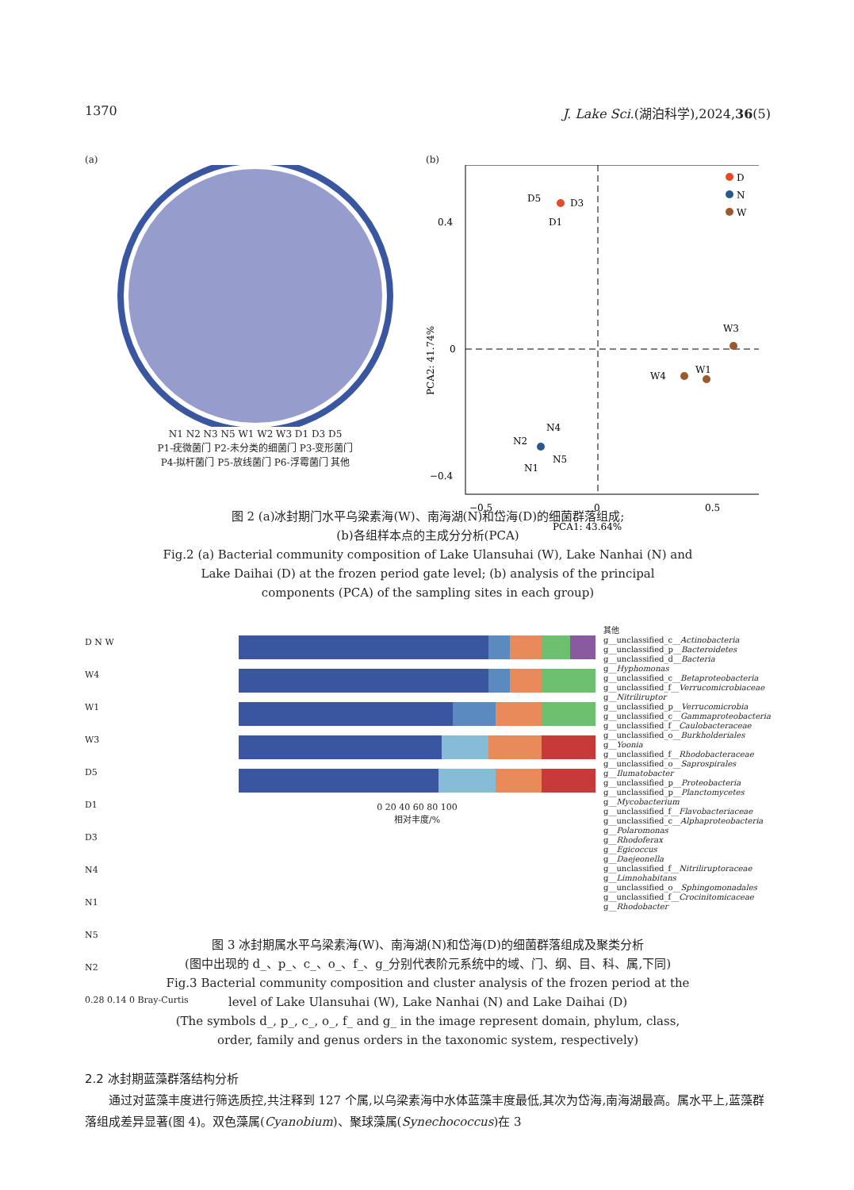1370 J. Lake Sci.(湖泊科学),2024,36(5)
(a)
N1 N2 N3 N5 W1 W2 W3 D1 D3 D5
P1-疣微菌门 P2-未分类的细菌门 P3-变形菌门
P4-拟杆菌门 P5-放线菌门 P6-浮霉菌门 其他
(b)
D5
D3
D1
D
N
W
W3
W4
W1
N2
N4
N5
N1
0.4
0
−0.4
−0.5
0
0.5
PCA1: 43.64%
PCA2: 41.74%
图 2 (a)冰封期门水平乌梁素海(W)、南海湖(N)和岱海(D)的细菌群落组成;
(b)各组样本点的主成分分析(PCA)
Fig.2 (a) Bacterial community composition of Lake Ulansuhai (W), Lake Nanhai (N) and
Lake Daihai (D) at the frozen period gate level; (b) analysis of the principal
components (PCA) of the sampling sites in each group)
D N W
W4
W1
W3
D5
D1
D3
N4
N1
N5
N2
0.28 0.14 0 Bray-Curtis
0 20 40 60 80 100
相对丰度/%
其他
g__unclassified_c__Actinobacteria
g__unclassified_p__Bacteroidetes
g__unclassified_d__Bacteria
g__Hyphomonas
g__unclassified_c__Betaproteobacteria
g__unclassified_f__Verrucomicrobiaceae
g__Nitriliruptor
g__unclassified_p__Verrucomicrobia
g__unclassified_c__Gammaproteobacteria
g__unclassified_f__Caulobacteraceae
g__unclassified_o__Burkholderiales
g__Yoonia
g__unclassified_f__Rhodobacteraceae
g__unclassified_o__Saprospirales
g__Ilumatobacter
g__unclassified_p__Proteobacteria
g__unclassified_p__Planctomycetes
g__Mycobacterium
g__unclassified_f__Flavobacteriaceae
g__unclassified_c__Alphaproteobacteria
g__Polaromonas
g__Rhodoferax
g__Egicoccus
g__Daejeonella
g__unclassified_f__Nitriliruptoraceae
g__Limnohabitans
g__unclassified_o__Sphingomonadales
g__unclassified_f__Crocinitomicaceae
g__Rhodobacter
图 3 冰封期属水平乌梁素海(W)、南海湖(N)和岱海(D)的细菌群落组成及聚类分析
(图中出现的 d_、p_、c_、o_、f_、g_分别代表阶元系统中的域、门、纲、目、科、属,下同)
Fig.3 Bacterial community composition and cluster analysis of the frozen period at the
level of Lake Ulansuhai (W), Lake Nanhai (N) and Lake Daihai (D)
(The symbols d_, p_, c_, o_, f_ and g_ in the image represent domain, phylum, class,
order, family and genus orders in the taxonomic system, respectively)
2.2 冰封期蓝藻群落结构分析
通过对蓝藻丰度进行筛选质控,共注释到 127 个属,以乌梁素海中水体蓝藻丰度最低,其次为岱海,南海湖最高。属水平上,蓝藻群落组成差异显著(图 4)。双色藻属(Cyanobium)、聚球藻属(Synechococcus)在 3